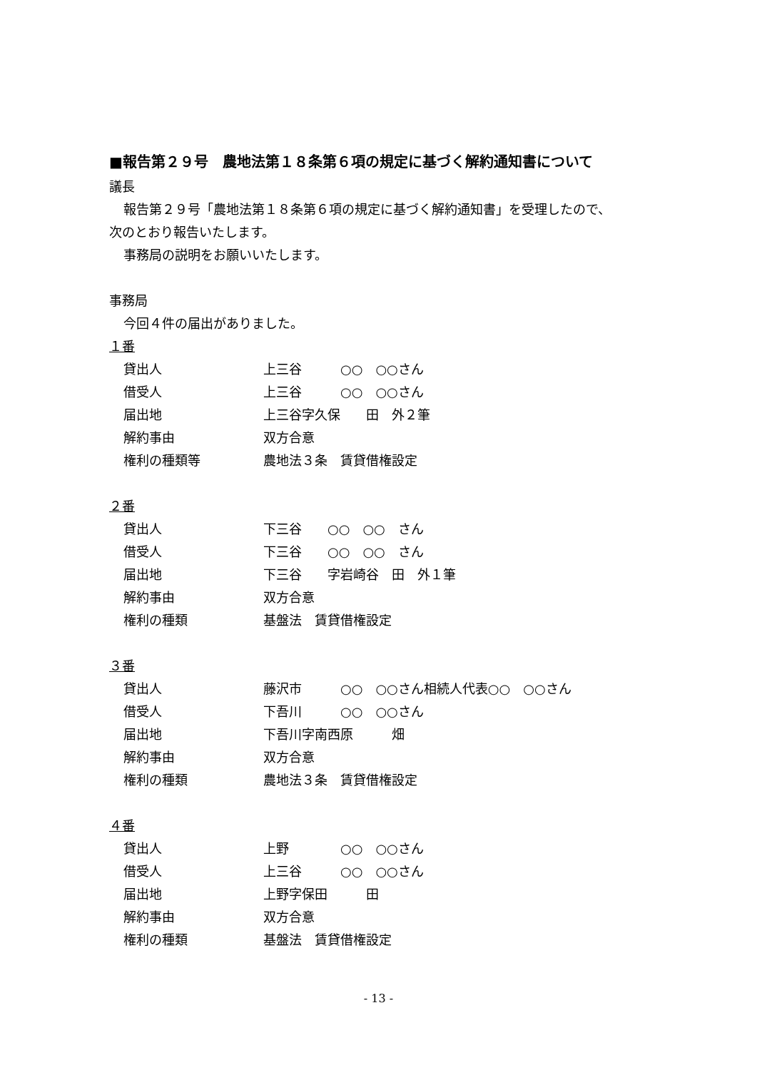■報告第２９号　農地法第１８条第６項の規定に基づく解約通知書について
議長
報告第２９号「農地法第１８条第６項の規定に基づく解約通知書」を受理したので、
次のとおり報告いたします。
事務局の説明をお願いいたします。
事務局
今回４件の届出がありました。
１番
貸出人 上三谷　　　○○　○○さん
借受人 上三谷　　　○○　○○さん
届出地 上三谷字久保　　田　外２筆
解約事由 双方合意
権利の種類等 農地法３条　賃貸借権設定
２番
貸出人 下三谷　　○○　○○　さん
借受人 下三谷　　○○　○○　さん
届出地 下三谷　　字岩崎谷　田　外１筆
解約事由 双方合意
権利の種類 基盤法　賃貸借権設定
３番
貸出人 藤沢市　　　○○　○○さん相続人代表○○　○○さん
借受人 下吾川　　　○○　○○さん
届出地 下吾川字南西原　　　畑
解約事由 双方合意
権利の種類 農地法３条　賃貸借権設定
４番
貸出人 上野　　　　○○　○○さん
借受人 上三谷　　　○○　○○さん
届出地 上野字保田　　　田
解約事由 双方合意
権利の種類 基盤法　賃貸借権設定
- 13 -